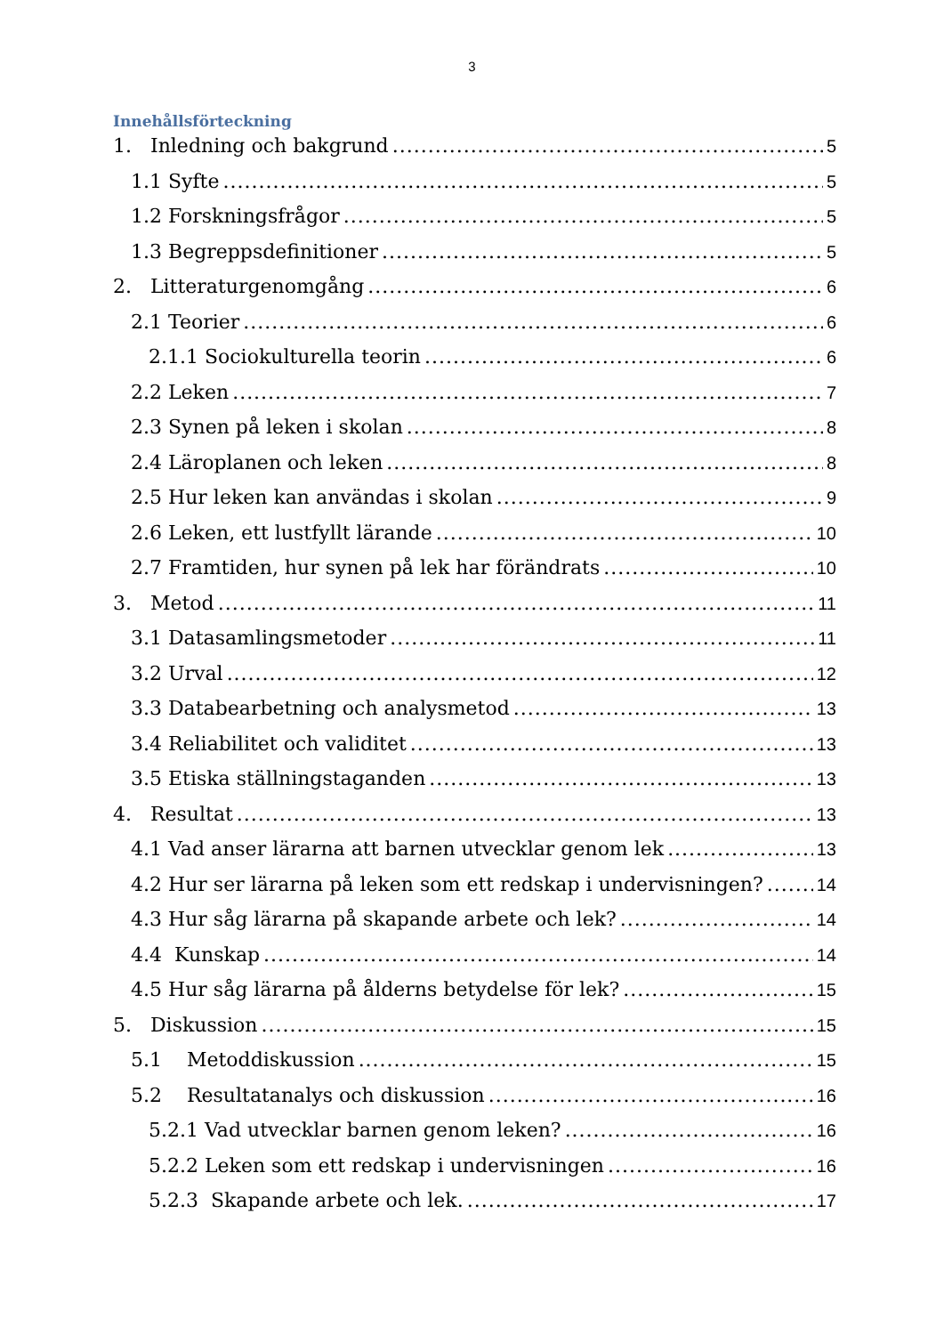3
Innehållsförteckning
1. Inledning och bakgrund 5
1.1 Syfte 5
1.2 Forskningsfrågor 5
1.3 Begreppsdefinitioner 5
2. Litteraturgenomgång 6
2.1 Teorier 6
2.1.1 Sociokulturella teorin 6
2.2 Leken 7
2.3 Synen på leken i skolan 8
2.4 Läroplanen och leken 8
2.5 Hur leken kan användas i skolan 9
2.6 Leken, ett lustfyllt lärande 10
2.7 Framtiden, hur synen på lek har förändrats 10
3. Metod 11
3.1 Datasamlingsmetoder 11
3.2 Urval 12
3.3 Databearbetning och analysmetod 13
3.4 Reliabilitet och validitet 13
3.5 Etiska ställningstaganden 13
4. Resultat 13
4.1 Vad anser lärarna att barnen utvecklar genom lek 13
4.2 Hur ser lärarna på leken som ett redskap i undervisningen? 14
4.3 Hur såg lärarna på skapande arbete och lek? 14
4.4 Kunskap 14
4.5 Hur såg lärarna på ålderns betydelse för lek? 15
5. Diskussion 15
5.1 Metoddiskussion 15
5.2 Resultatanalys och diskussion 16
5.2.1 Vad utvecklar barnen genom leken? 16
5.2.2 Leken som ett redskap i undervisningen 16
5.2.3 Skapande arbete och lek. 17